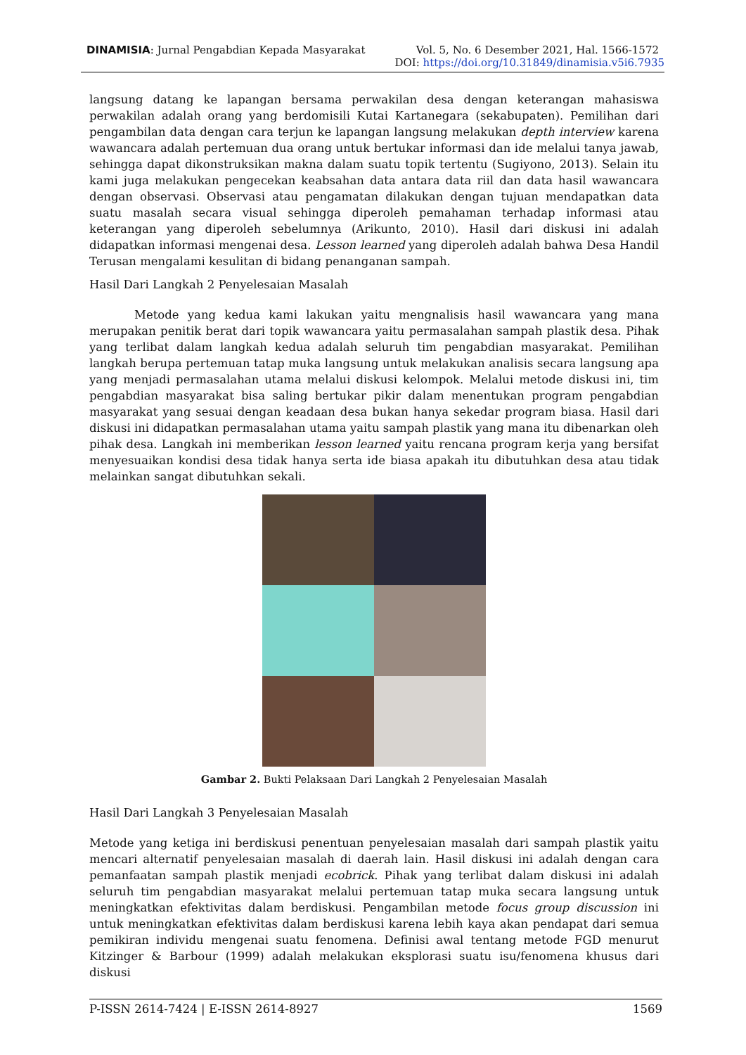DINAMISIA: Jurnal Pengabdian Kepada Masyarakat Vol. 5, No. 6 Desember 2021, Hal. 1566-1572
DOI: https://doi.org/10.31849/dinamisia.v5i6.7935
langsung datang ke lapangan bersama perwakilan desa dengan keterangan mahasiswa perwakilan adalah orang yang berdomisili Kutai Kartanegara (sekabupaten). Pemilihan dari pengambilan data dengan cara terjun ke lapangan langsung melakukan depth interview karena wawancara adalah pertemuan dua orang untuk bertukar informasi dan ide melalui tanya jawab, sehingga dapat dikonstruksikan makna dalam suatu topik tertentu (Sugiyono, 2013). Selain itu kami juga melakukan pengecekan keabsahan data antara data riil dan data hasil wawancara dengan observasi. Observasi atau pengamatan dilakukan dengan tujuan mendapatkan data suatu masalah secara visual sehingga diperoleh pemahaman terhadap informasi atau keterangan yang diperoleh sebelumnya (Arikunto, 2010). Hasil dari diskusi ini adalah didapatkan informasi mengenai desa. Lesson learned yang diperoleh adalah bahwa Desa Handil Terusan mengalami kesulitan di bidang penanganan sampah.
Hasil Dari Langkah 2 Penyelesaian Masalah
Metode yang kedua kami lakukan yaitu mengnalisis hasil wawancara yang mana merupakan penitik berat dari topik wawancara yaitu permasalahan sampah plastik desa. Pihak yang terlibat dalam langkah kedua adalah seluruh tim pengabdian masyarakat. Pemilihan langkah berupa pertemuan tatap muka langsung untuk melakukan analisis secara langsung apa yang menjadi permasalahan utama melalui diskusi kelompok. Melalui metode diskusi ini, tim pengabdian masyarakat bisa saling bertukar pikir dalam menentukan program pengabdian masyarakat yang sesuai dengan keadaan desa bukan hanya sekedar program biasa. Hasil dari diskusi ini didapatkan permasalahan utama yaitu sampah plastik yang mana itu dibenarkan oleh pihak desa. Langkah ini memberikan lesson learned yaitu rencana program kerja yang bersifat menyesuaikan kondisi desa tidak hanya serta ide biasa apakah itu dibutuhkan desa atau tidak melainkan sangat dibutuhkan sekali.
Gambar 2. Bukti Pelaksaan Dari Langkah 2 Penyelesaian Masalah
Hasil Dari Langkah 3 Penyelesaian Masalah
Metode yang ketiga ini berdiskusi penentuan penyelesaian masalah dari sampah plastik yaitu mencari alternatif penyelesaian masalah di daerah lain. Hasil diskusi ini adalah dengan cara pemanfaatan sampah plastik menjadi ecobrick. Pihak yang terlibat dalam diskusi ini adalah seluruh tim pengabdian masyarakat melalui pertemuan tatap muka secara langsung untuk meningkatkan efektivitas dalam berdiskusi. Pengambilan metode focus group discussion ini untuk meningkatkan efektivitas dalam berdiskusi karena lebih kaya akan pendapat dari semua pemikiran individu mengenai suatu fenomena. Definisi awal tentang metode FGD menurut Kitzinger & Barbour (1999) adalah melakukan eksplorasi suatu isu/fenomena khusus dari diskusi
P-ISSN 2614-7424 | E-ISSN 2614-8927 1569